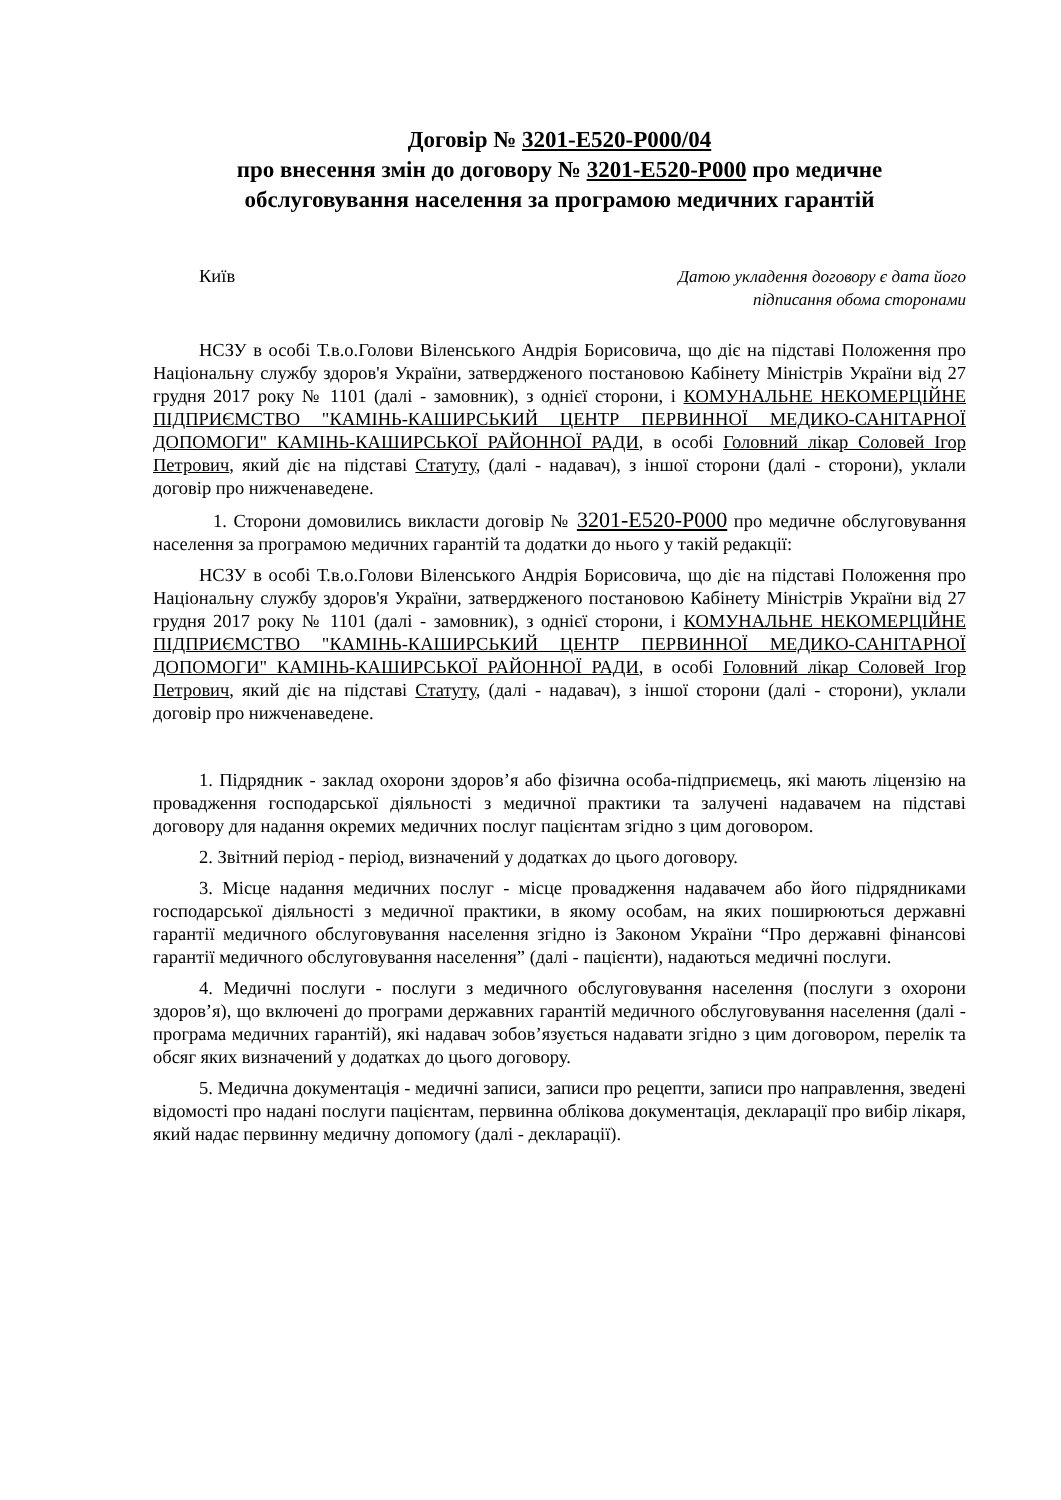Договір № 3201-E520-P000/04
про внесення змін до договору № 3201-E520-P000 про медичне обслуговування населення за програмою медичних гарантій
Київ
Датою укладення договору є дата його
підписання обома сторонами
НСЗУ в особі Т.в.о.Голови Віленського Андрія Борисовича, що діє на підставі Положення про Національну службу здоров'я України, затвердженого постановою Кабінету Міністрів України від 27 грудня 2017 року № 1101 (далі - замовник), з однієї сторони, і КОМУНАЛЬНЕ НЕКОМЕРЦІЙНЕ ПІДПРИЄМСТВО "КАМІНЬ-КАШИРСЬКИЙ ЦЕНТР ПЕРВИННОЇ МЕДИКО-САНІТАРНОЇ ДОПОМОГИ" КАМІНЬ-КАШИРСЬКОЇ РАЙОННОЇ РАДИ, в особі Головний лікар Соловей Ігор Петрович, який діє на підставі Статуту, (далі - надавач), з іншої сторони (далі - сторони), уклали договір про нижченаведене.
1. Сторони домовились викласти договір № 3201-E520-P000 про медичне обслуговування населення за програмою медичних гарантій та додатки до нього у такій редакції:
НСЗУ в особі Т.в.о.Голови Віленського Андрія Борисовича, що діє на підставі Положення про Національну службу здоров'я України, затвердженого постановою Кабінету Міністрів України від 27 грудня 2017 року № 1101 (далі - замовник), з однієї сторони, і КОМУНАЛЬНЕ НЕКОМЕРЦІЙНЕ ПІДПРИЄМСТВО "КАМІНЬ-КАШИРСЬКИЙ ЦЕНТР ПЕРВИННОЇ МЕДИКО-САНІТАРНОЇ ДОПОМОГИ" КАМІНЬ-КАШИРСЬКОЇ РАЙОННОЇ РАДИ, в особі Головний лікар Соловей Ігор Петрович, який діє на підставі Статуту, (далі - надавач), з іншої сторони (далі - сторони), уклали договір про нижченаведене.
1. Підрядник - заклад охорони здоров’я або фізична особа-підприємець, які мають ліцензію на провадження господарської діяльності з медичної практики та залучені надавачем на підставі договору для надання окремих медичних послуг пацієнтам згідно з цим договором.
2. Звітний період - період, визначений у додатках до цього договору.
3. Місце надання медичних послуг - місце провадження надавачем або його підрядниками господарської діяльності з медичної практики, в якому особам, на яких поширюються державні гарантії медичного обслуговування населення згідно із Законом України “Про державні фінансові гарантії медичного обслуговування населення” (далі - пацієнти), надаються медичні послуги.
4. Медичні послуги - послуги з медичного обслуговування населення (послуги з охорони здоров’я), що включені до програми державних гарантій медичного обслуговування населення (далі - програма медичних гарантій), які надавач зобов’язується надавати згідно з цим договором, перелік та обсяг яких визначений у додатках до цього договору.
5. Медична документація - медичні записи, записи про рецепти, записи про направлення, зведені відомості про надані послуги пацієнтам, первинна облікова документація, декларації про вибір лікаря, який надає первинну медичну допомогу (далі - декларації).